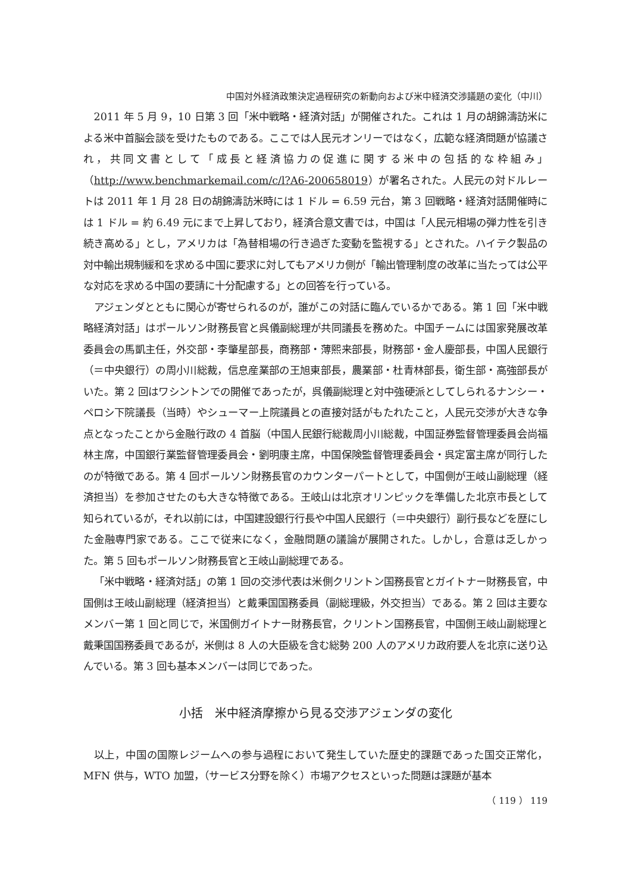中国対外経済政策決定過程研究の新動向および米中経済交渉議題の変化（中川）
2011 年 5 月 9，10 日第 3 回「米中戦略・経済対話」が開催された。これは 1 月の胡錦濤訪米による米中首脳会談を受けたものである。ここでは人民元オンリーではなく，広範な経済問題が協議され，共同文書として「成長と経済協力の促進に関する米中の包括的な枠組み」（http://www.benchmarkemail.com/c/l?A6-200658019）が署名された。人民元の対ドルレートは 2011 年 1 月 28 日の胡錦濤訪米時には 1 ドル = 6.59 元台，第 3 回戦略・経済対話開催時には 1 ドル = 約 6.49 元にまで上昇しており，経済合意文書では，中国は「人民元相場の弾力性を引き続き高める」とし，アメリカは「為替相場の行き過ぎた変動を監視する」とされた。ハイテク製品の対中輸出規制緩和を求める中国に要求に対してもアメリカ側が「輸出管理制度の改革に当たっては公平な対応を求める中国の要請に十分配慮する」との回答を行っている。
アジェンダとともに関心が寄せられるのが，誰がこの対話に臨んでいるかである。第 1 回「米中戦略経済対話」はポールソン財務長官と呉儀副総理が共同議長を務めた。中国チームには国家発展改革委員会の馬凱主任，外交部・李肇星部長，商務部・薄熙来部長，財務部・金人慶部長，中国人民銀行（＝中央銀行）の周小川総裁，信息産業部の王旭東部長，農業部・杜青林部長，衛生部・高強部長がいた。第 2 回はワシントンでの開催であったが，呉儀副総理と対中強硬派としてしられるナンシー・ペロシ下院議長（当時）やシューマー上院議員との直接対話がもたれたこと，人民元交渉が大きな争点となったことから金融行政の 4 首脳（中国人民銀行総裁周小川総裁，中国証券監督管理委員会尚福林主席，中国銀行業監督管理委員会・劉明康主席，中国保険監督管理委員会・呉定富主席が同行したのが特徴である。第 4 回ポールソン財務長官のカウンターパートとして，中国側が王岐山副総理（経済担当）を参加させたのも大きな特徴である。王岐山は北京オリンピックを準備した北京市長として知られているが，それ以前には，中国建設銀行行長や中国人民銀行（＝中央銀行）副行長などを歴にした金融専門家である。ここで従来になく，金融問題の議論が展開された。しかし，合意は乏しかった。第 5 回もポールソン財務長官と王岐山副総理である。
「米中戦略・経済対話」の第 1 回の交渉代表は米側クリントン国務長官とガイトナー財務長官，中国側は王岐山副総理（経済担当）と戴秉国国務委員（副総理級，外交担当）である。第 2 回は主要なメンバー第 1 回と同じで，米国側ガイトナー財務長官，クリントン国務長官，中国側王岐山副総理と戴秉国国務委員であるが，米側は 8 人の大臣級を含む総勢 200 人のアメリカ政府要人を北京に送り込んでいる。第 3 回も基本メンバーは同じであった。
小括　米中経済摩擦から見る交渉アジェンダの変化
以上，中国の国際レジームへの参与過程において発生していた歴史的課題であった国交正常化，MFN 供与，WTO 加盟，（サービス分野を除く）市場アクセスといった問題は課題が基本
（ 119 ） 119